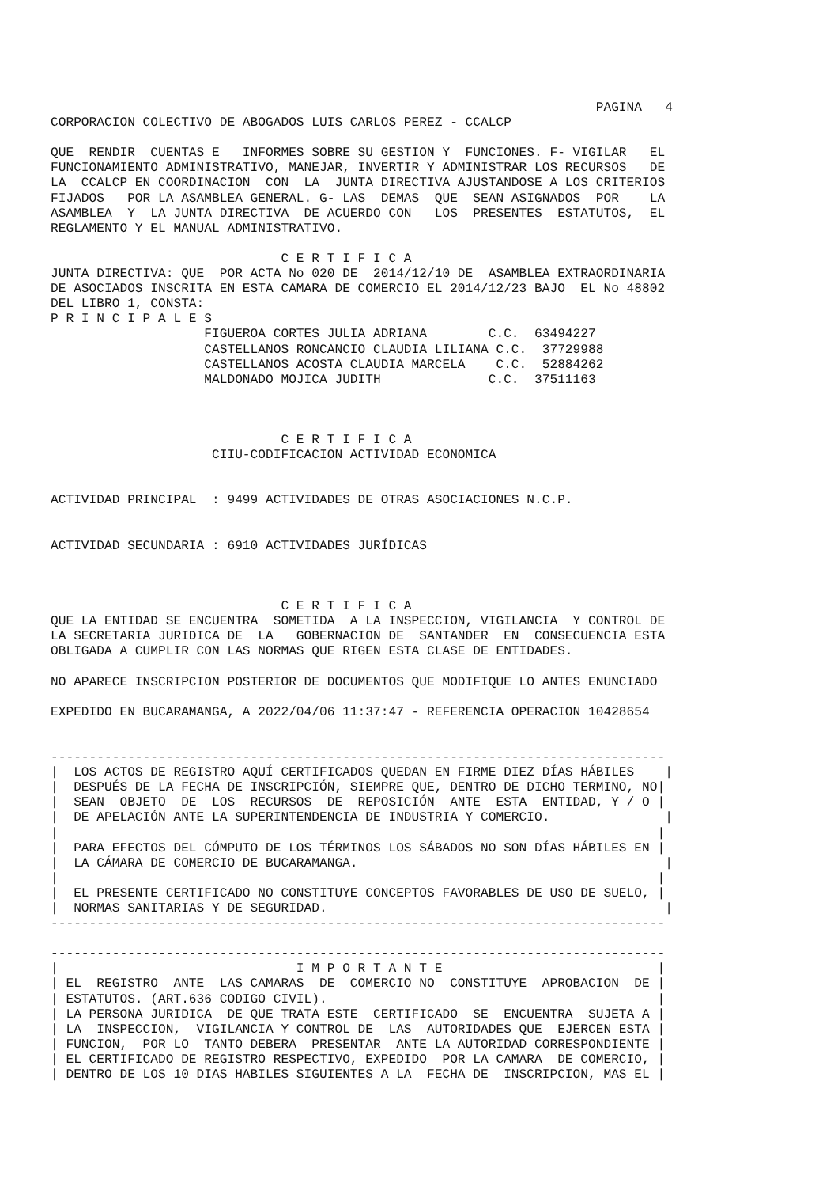PAGINA   4
CORPORACION COLECTIVO DE ABOGADOS LUIS CARLOS PEREZ - CCALCP

QUE  RENDIR  CUENTAS E   INFORMES SOBRE SU GESTION Y  FUNCIONES. F- VIGILAR   EL
FUNCIONAMIENTO ADMINISTRATIVO, MANEJAR, INVERTIR Y ADMINISTRAR LOS RECURSOS   DE
LA  CCALCP EN COORDINACION  CON  LA  JUNTA DIRECTIVA AJUSTANDOSE A LOS CRITERIOS
FIJADOS   POR LA ASAMBLEA GENERAL. G- LAS  DEMAS  QUE  SEAN ASIGNADOS  POR    LA
ASAMBLEA  Y  LA JUNTA DIRECTIVA  DE ACUERDO CON   LOS  PRESENTES  ESTATUTOS,  EL
REGLAMENTO Y EL MANUAL ADMINISTRATIVO.

                              C E R T I F I C A
JUNTA DIRECTIVA: QUE  POR ACTA No 020 DE  2014/12/10 DE  ASAMBLEA EXTRAORDINARIA
DE ASOCIADOS INSCRITA EN ESTA CAMARA DE COMERCIO EL 2014/12/23 BAJO  EL No 48802
DEL LIBRO 1, CONSTA:
P R I N C I P A L E S
                    FIGUEROA CORTES JULIA ADRIANA        C.C.  63494227
                    CASTELLANOS RONCANCIO CLAUDIA LILIANA C.C.  37729988
                    CASTELLANOS ACOSTA CLAUDIA MARCELA    C.C.  52884262
                    MALDONADO MOJICA JUDITH              C.C.  37511163



                              C E R T I F I C A
                     CIIU-CODIFICACION ACTIVIDAD ECONOMICA


ACTIVIDAD PRINCIPAL  : 9499 ACTIVIDADES DE OTRAS ASOCIACIONES N.C.P.


ACTIVIDAD SECUNDARIA : 6910 ACTIVIDADES JURÍDICAS



                              C E R T I F I C A
QUE LA ENTIDAD SE ENCUENTRA  SOMETIDA  A LA INSPECCION, VIGILANCIA  Y CONTROL DE
LA SECRETARIA JURIDICA DE  LA   GOBERNACION DE  SANTANDER  EN  CONSECUENCIA ESTA
OBLIGADA A CUMPLIR CON LAS NORMAS QUE RIGEN ESTA CLASE DE ENTIDADES.

NO APARECE INSCRIPCION POSTERIOR DE DOCUMENTOS QUE MODIFIQUE LO ANTES ENUNCIADO

EXPEDIDO EN BUCARAMANGA, A 2022/04/06 11:37:47 - REFERENCIA OPERACION 10428654


--------------------------------------------------------------------------------
|  LOS ACTOS DE REGISTRO AQUÍ CERTIFICADOS QUEDAN EN FIRME DIEZ DÍAS HÁBILES    |
|  DESPUÉS DE LA FECHA DE INSCRIPCIÓN, SIEMPRE QUE, DENTRO DE DICHO TERMINO, NO|
|  SEAN  OBJETO  DE  LOS  RECURSOS  DE  REPOSICIÓN  ANTE  ESTA  ENTIDAD, Y / O |
|  DE APELACIÓN ANTE LA SUPERINTENDENCIA DE INDUSTRIA Y COMERCIO.               |
|                                                                              |
|  PARA EFECTOS DEL CÓMPUTO DE LOS TÉRMINOS LOS SÁBADOS NO SON DÍAS HÁBILES EN |
|  LA CÁMARA DE COMERCIO DE BUCARAMANGA.                                        |
|                                                                              |
|  EL PRESENTE CERTIFICADO NO CONSTITUYE CONCEPTOS FAVORABLES DE USO DE SUELO, |
|  NORMAS SANITARIAS Y DE SEGURIDAD.                                            |
--------------------------------------------------------------------------------

--------------------------------------------------------------------------------
|                               I M P O R T A N T E                            |
| EL  REGISTRO  ANTE  LAS CAMARAS  DE  COMERCIO NO  CONSTITUYE  APROBACION  DE |
| ESTATUTOS. (ART.636 CODIGO CIVIL).                                           |
| LA PERSONA JURIDICA  DE QUE TRATA ESTE  CERTIFICADO  SE  ENCUENTRA  SUJETA A |
| LA  INSPECCION,  VIGILANCIA Y CONTROL DE  LAS  AUTORIDADES QUE  EJERCEN ESTA |
| FUNCION,  POR LO  TANTO DEBERA  PRESENTAR  ANTE LA AUTORIDAD CORRESPONDIENTE |
| EL CERTIFICADO DE REGISTRO RESPECTIVO, EXPEDIDO  POR LA CAMARA  DE COMERCIO, |
| DENTRO DE LOS 10 DIAS HABILES SIGUIENTES A LA  FECHA DE  INSCRIPCION, MAS EL |